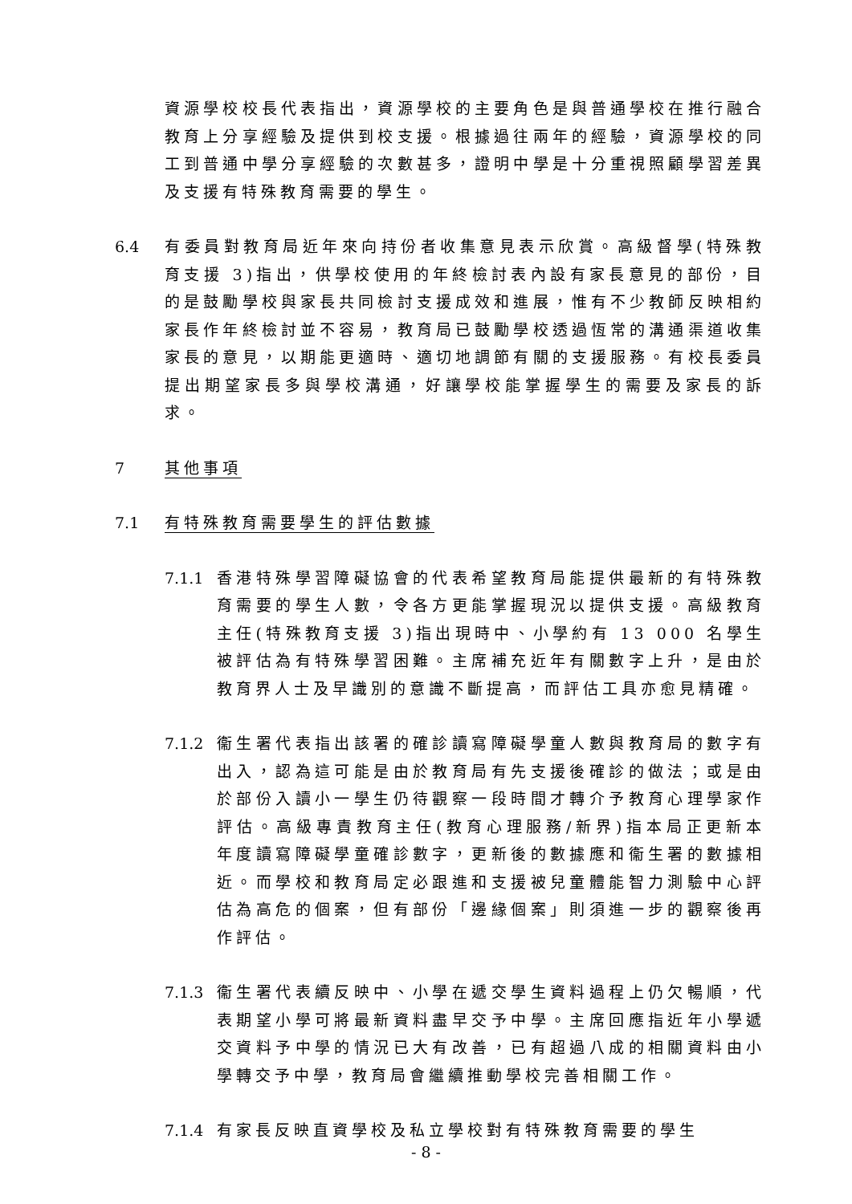資源學校校長代表指出，資源學校的主要角色是與普通學校在推行融合教育上分享經驗及提供到校支援。根據過往兩年的經驗，資源學校的同工到普通中學分享經驗的次數甚多，證明中學是十分重視照顧學習差異及支援有特殊教育需要的學生。
6.4 有委員對教育局近年來向持份者收集意見表示欣賞。高級督學(特殊教育支援 3)指出，供學校使用的年終檢討表內設有家長意見的部份，目的是鼓勵學校與家長共同檢討支援成效和進展，惟有不少教師反映相約家長作年終檢討並不容易，教育局已鼓勵學校透過恆常的溝通渠道收集家長的意見，以期能更適時、適切地調節有關的支援服務。有校長委員提出期望家長多與學校溝通，好讓學校能掌握學生的需要及家長的訴求。
7 其他事項
7.1 有特殊教育需要學生的評估數據
7.1.1 香港特殊學習障礙協會的代表希望教育局能提供最新的有特殊教育需要的學生人數，令各方更能掌握現況以提供支援。高級教育主任(特殊教育支援 3)指出現時中、小學約有 13 000 名學生被評估為有特殊學習困難。主席補充近年有關數字上升，是由於教育界人士及早識別的意識不斷提高，而評估工具亦愈見精確。
7.1.2 衞生署代表指出該署的確診讀寫障礙學童人數與教育局的數字有出入，認為這可能是由於教育局有先支援後確診的做法；或是由於部份入讀小一學生仍待觀察一段時間才轉介予教育心理學家作評估。高級專責教育主任(教育心理服務/新界)指本局正更新本年度讀寫障礙學童確診數字，更新後的數據應和衞生署的數據相近。而學校和教育局定必跟進和支援被兒童體能智力測驗中心評估為高危的個案，但有部份「邊緣個案」則須進一步的觀察後再作評估。
7.1.3 衞生署代表續反映中、小學在遞交學生資料過程上仍欠暢順，代表期望小學可將最新資料盡早交予中學。主席回應指近年小學遞交資料予中學的情況已大有改善，已有超過八成的相關資料由小學轉交予中學，教育局會繼續推動學校完善相關工作。
7.1.4 有家長反映直資學校及私立學校對有特殊教育需要的學生
- 8 -